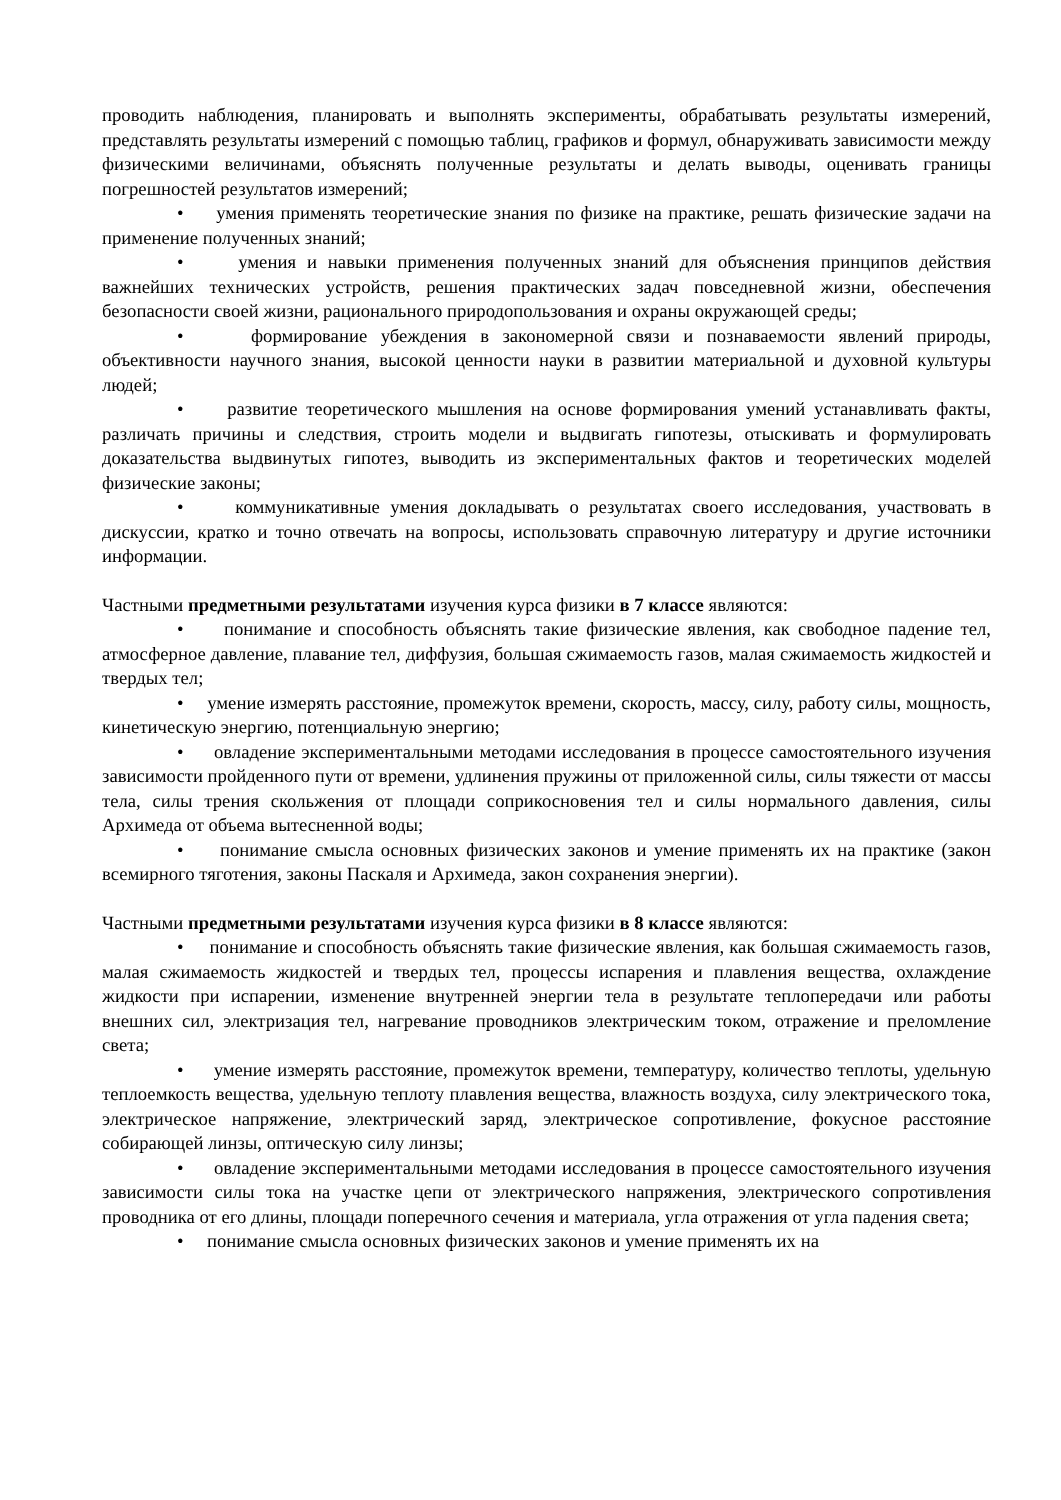проводить наблюдения, планировать и выполнять эксперименты, обрабатывать результаты измерений, представлять результаты измерений с помощью таблиц, графиков и формул, обнаруживать зависимости между физическими величинами, объяснять полученные результаты и делать выводы, оценивать границы погрешностей результатов измерений;
• умения применять теоретические знания по физике на практике, решать физические задачи на применение полученных знаний;
• умения и навыки применения полученных знаний для объяснения принципов действия важнейших технических устройств, решения практических задач повседневной жизни, обеспечения безопасности своей жизни, рационального природопользования и охраны окружающей среды;
• формирование убеждения в закономерной связи и познаваемости явлений природы, объективности научного знания, высокой ценности науки в развитии материальной и духовной культуры людей;
• развитие теоретического мышления на основе формирования умений устанавливать факты, различать причины и следствия, строить модели и выдвигать гипотезы, отыскивать и формулировать доказательства выдвинутых гипотез, выводить из экспериментальных фактов и теоретических моделей физические законы;
• коммуникативные умения докладывать о результатах своего исследования, участвовать в дискуссии, кратко и точно отвечать на вопросы, использовать справочную литературу и другие источники информации.
Частными предметными результатами изучения курса физики в 7 классе являются:
• понимание и способность объяснять такие физические явления, как свободное падение тел, атмосферное давление, плавание тел, диффузия, большая сжимаемость газов, малая сжимаемость жидкостей и твердых тел;
• умение измерять расстояние, промежуток времени, скорость, массу, силу, работу силы, мощность, кинетическую энергию, потенциальную энергию;
• овладение экспериментальными методами исследования в процессе самостоятельного изучения зависимости пройденного пути от времени, удлинения пружины от приложенной силы, силы тяжести от массы тела, силы трения скольжения от площади соприкосновения тел и силы нормального давления, силы Архимеда от объема вытесненной воды;
• понимание смысла основных физических законов и умение применять их на практике (закон всемирного тяготения, законы Паскаля и Архимеда, закон сохранения энергии).
Частными предметными результатами изучения курса физики в 8 классе являются:
• понимание и способность объяснять такие физические явления, как большая сжимаемость газов, малая сжимаемость жидкостей и твердых тел, процессы испарения и плавления вещества, охлаждение жидкости при испарении, изменение внутренней энергии тела в результате теплопередачи или работы внешних сил, электризация тел, нагревание проводников электрическим током, отражение и преломление света;
• умение измерять расстояние, промежуток времени, температуру, количество теплоты, удельную теплоемкость вещества, удельную теплоту плавления вещества, влажность воздуха, силу электрического тока, электрическое напряжение, электрический заряд, электрическое сопротивление, фокусное расстояние собирающей линзы, оптическую силу линзы;
• овладение экспериментальными методами исследования в процессе самостоятельного изучения зависимости силы тока на участке цепи от электрического напряжения, электрического сопротивления проводника от его длины, площади поперечного сечения и материала, угла отражения от угла падения света;
• понимание смысла основных физических законов и умение применять их на